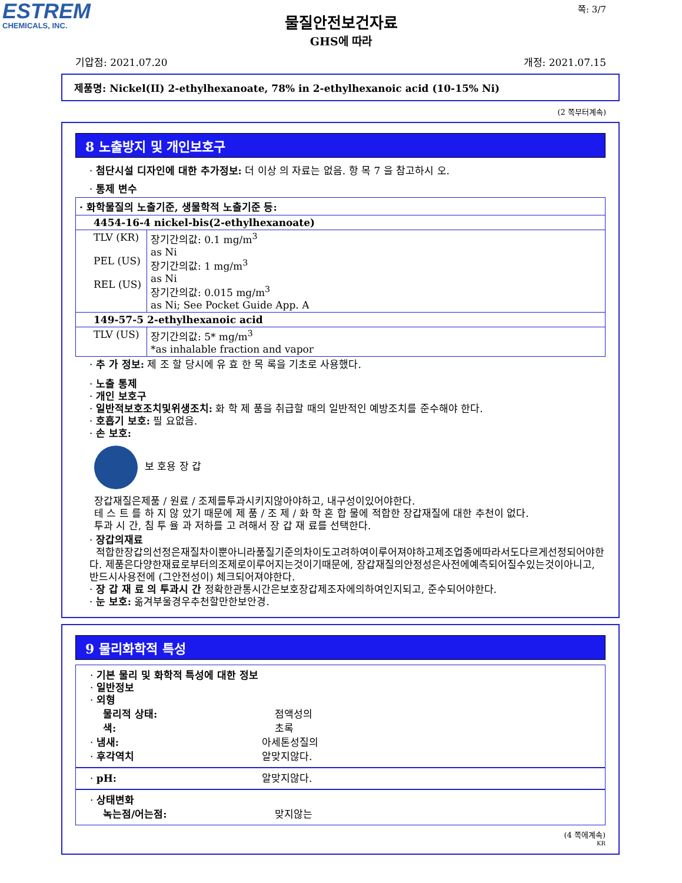ESTREM
CHEMICALS, INC.
쪽: 3/7
물질안전보건자료
GHS에 따라
기압점: 2021.07.20 개정: 2021.07.15
제품명: Nickel(II) 2-ethylhexanoate, 78% in 2-ethylhexanoic acid (10-15% Ni)
(2 쪽부터계속)
8 노출방지 및 개인보호구
· 첨단시설 디자인에 대한 추가정보: 더 이상 의 자료는 없음. 항 목 7 을 참고하시 오.
· 통제 변수
| · 화학물질의 노출기준, 생물학적 노출기준 등: | |
| 4454-16-4 nickel-bis(2-ethylhexanoate) | |
| TLV (KR) PEL (US) REL (US) | 장기간의값: 0.1 mg/m<sup>3</sup> as Ni 장기간의값: 1 mg/m<sup>3</sup> as Ni 장기간의값: 0.015 mg/m<sup>3</sup> as Ni; See Pocket Guide App. A |
| 149-57-5 2-ethylhexanoic acid | |
| TLV (US) | 장기간의값: 5* mg/m<sup>3</sup> *as inhalable fraction and vapor |
· 추 가 정보: 제 조 할 당시에 유 효 한 목 록을 기초로 사용했다.
· 노출 통제
· 개인 보호구
· 일반적보호조치및위생조치: 화 학 제 품을 취급할 때의 일반적인 예방조치를 준수해야 한다.
· 호흡기 보호: 필 요없음.
· 손 보호:
보 호용 장 갑
장갑재질은제품 / 원료 / 조제를투과시키지않아야하고, 내구성이있어야한다.
테 스 트 를 하 지 않 았기 때문에 제 품 / 조 제 / 화 학 혼 합 물에 적합한 장갑재질에 대한 추천이 없다.
투과 시 간, 침 투 율 과 저하를 고 려해서 장 갑 재 료를 선택한다.
· 장갑의재료
적합한장갑의선정은재질차이뿐아니라품질기준의차이도고려하여이루어져야하고제조업종에따라서도다르게선정되어야한다. 제품은다양한재료로부터의조제로이루어지는것이기때문에, 장갑재질의안정성은사전에예측되어질수있는것이아니고, 반드시사용전에 (그안전성이) 체크되어져야한다.
· 장 갑 재 료 의 투과시 간 정확한관통시간은보호장갑제조자에의하여인지되고, 준수되어야한다.
· 눈 보호: 옮겨부울경우추천할만한보안경.
9 물리화학적 특성
· 기본 물리 및 화학적 특성에 대한 정보
· 일반정보
· 외형
물리적 상태: 점액성의
색: 초록
· 냄새: 아세톤성질의
· 후각역치 알맞지않다.
· pH: 알맞지않다.
· 상태변화
녹는점/어는점: 맞지않는
(4 쪽에계속)
KR